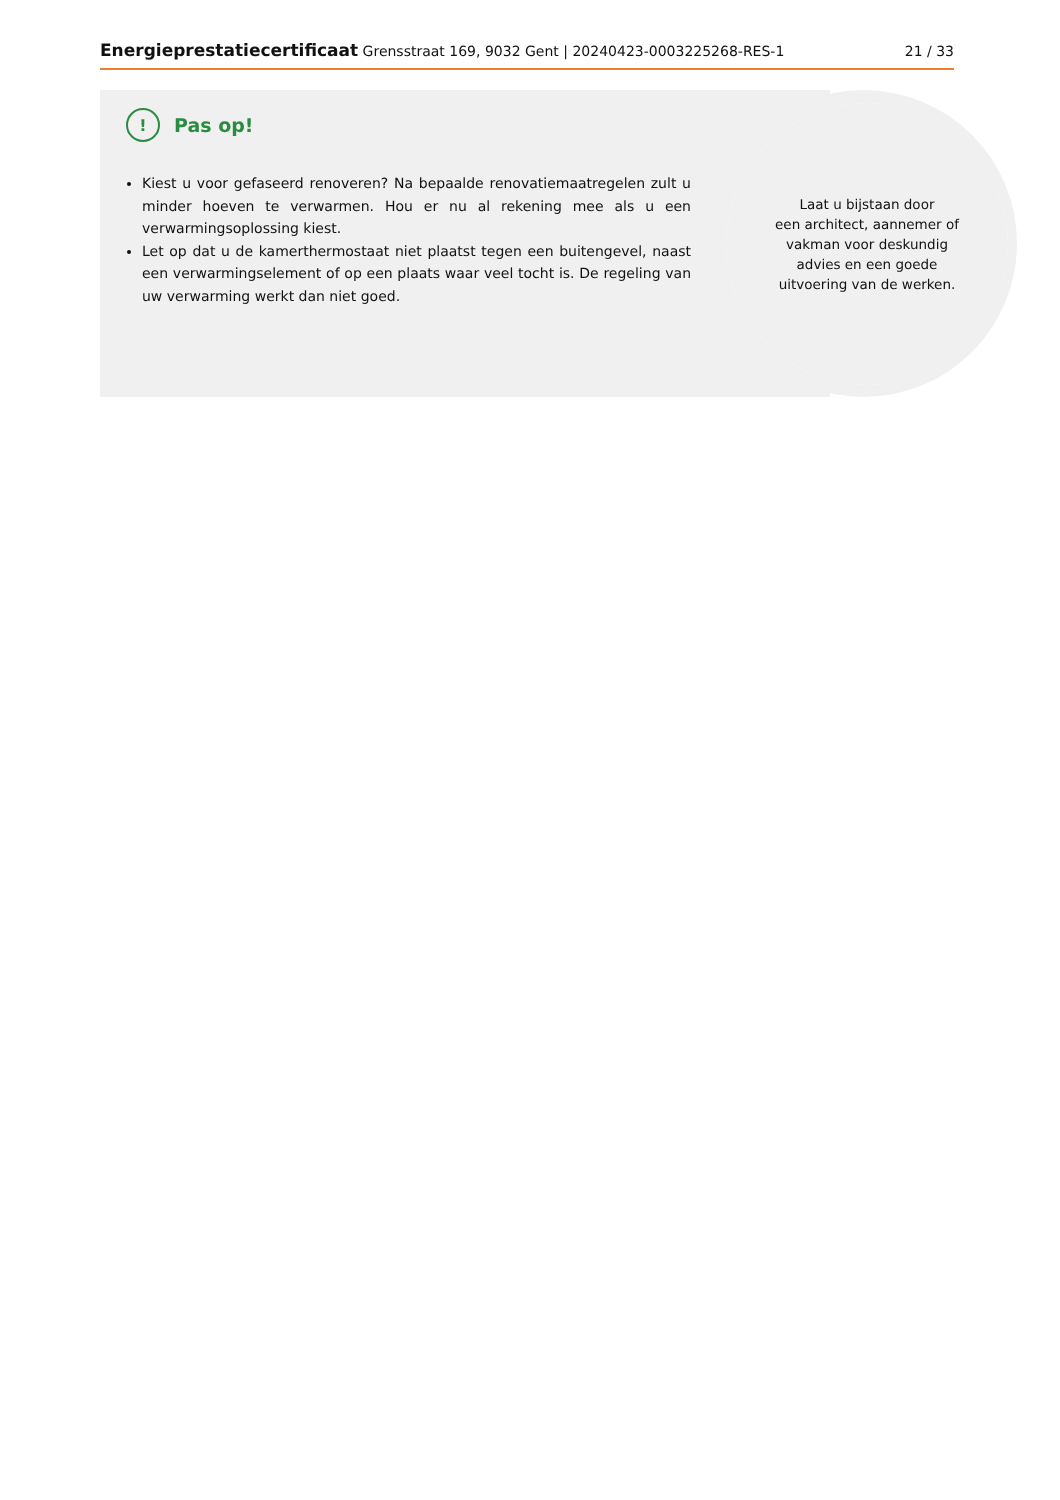Energieprestatiecertificaat Grensstraat 169, 9032 Gent | 20240423-0003225268-RES-1 21 / 33
Laat u bijstaan door
een architect, aannemer of
vakman voor deskundig
advies en een goede
uitvoering van de werken.
! Pas op!
Kiest u voor gefaseerd renoveren? Na bepaalde renovatiemaatregelen zult u minder hoeven te verwarmen. Hou er nu al rekening mee als u een verwarmingsoplossing kiest.
Let op dat u de kamerthermostaat niet plaatst tegen een buitengevel, naast een verwarmingselement of op een plaats waar veel tocht is. De regeling van uw verwarming werkt dan niet goed.